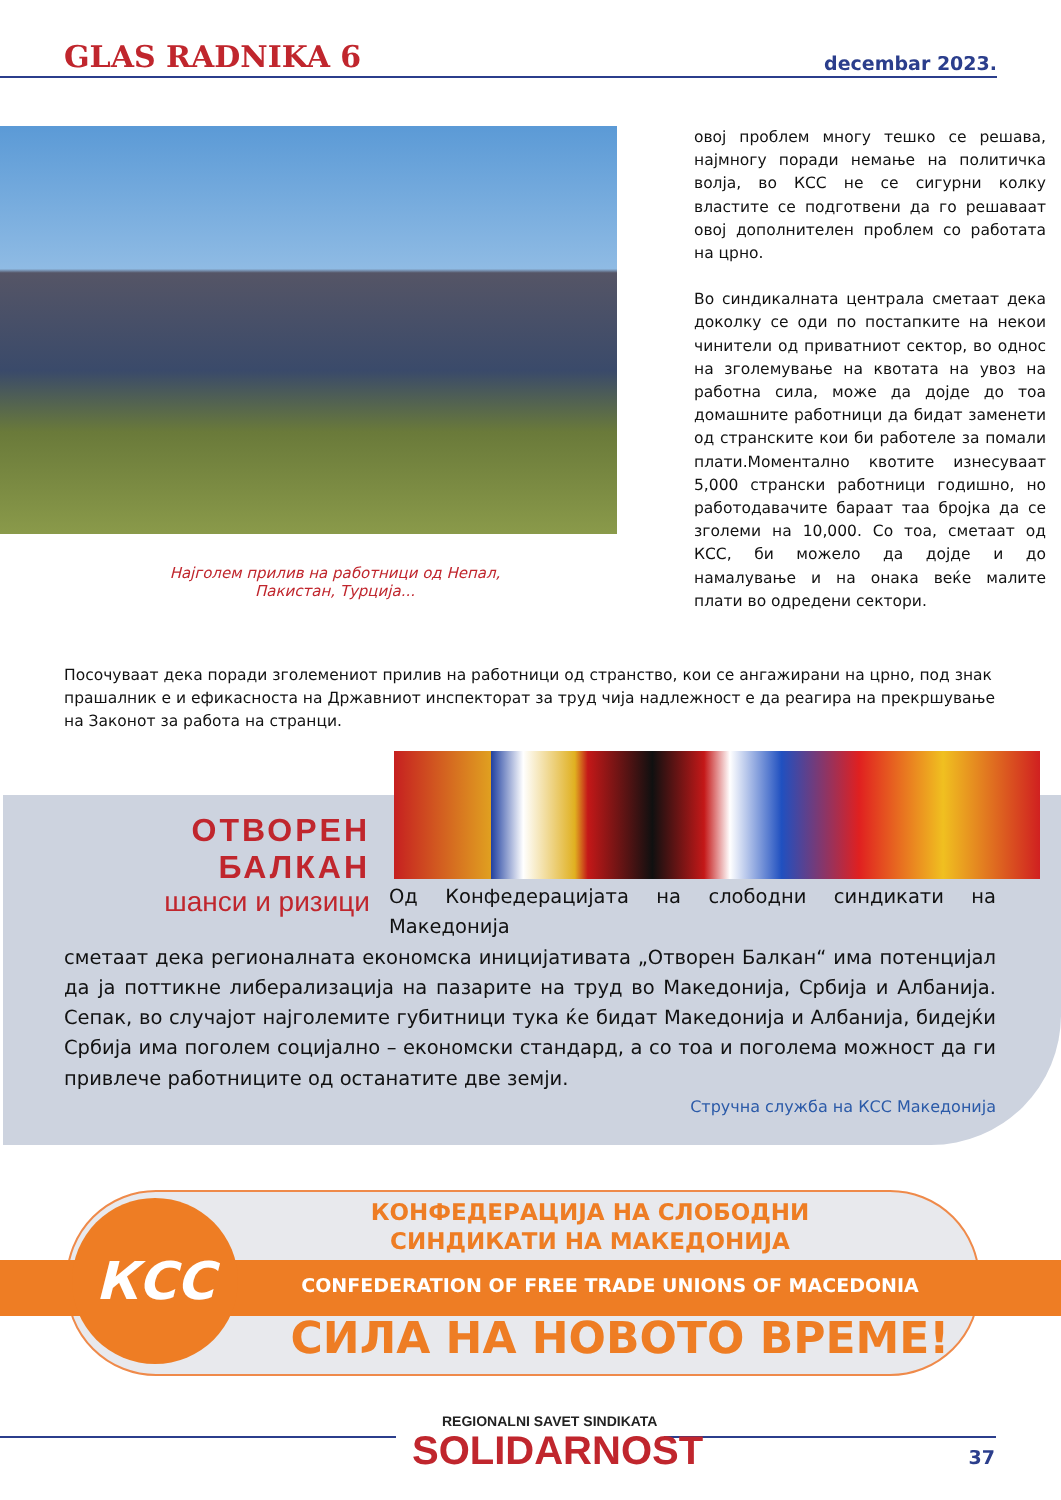GLAS RADNIKA 6 decembar 2023.
Најголем прилив на работници од Непал,
Пакистан, Турција...
овој проблем многу тешко се решава, најмногу поради немање на политичка волја, во КСС не се сигурни колку властите се подготвени да го решаваат овој дополнителен проблем со работата на црно.
Во синдикалната централа сметаат дека доколку се оди по постапките на некои чинители од приватниот сектор, во однос на зголемување на квотата на увоз на работна сила, може да дојде до тоа домашните работници да бидат заменети од странските кои би работеле за помали плати.Моментално квотите изнесуваат 5,000 странски работници годишно, но работодавачите бараат таа бројка да се зголеми на 10,000. Со тоа, сметаат од КСС, би можело да дојде и до намалување и на онака веќе малите плати во одредени сектори.
Посочуваат дека поради зголемениот прилив на работници од странство, кои се ангажирани на црно, под знак прашалник е и ефикасноста на Државниот инспекторат за труд чија надлежност е да реагира на прекршување на Законот за работа на странци.
ОТВОРЕН БАЛКАН
шанси и ризици
Од Конфедерацијата на слободни синдикати на Македонија
сметаат дека регионалната економска иницијативата „Отворен Балкан“ има потенцијал да ја поттикне либерализација на пазарите на труд во Македонија, Србија и Албанија. Сепак, во случајот најголемите губитници тука ќе бидат Македонија и Албанија, бидејќи Србија има поголем социјално – економски стандард, а со тоа и поголема можност да ги привлече работниците од останатите две земји.
Стручна служба на КСС Македонија
КСС
КОНФЕДЕРАЦИЈА НА СЛОБОДНИ
СИНДИКАТИ НА МАКЕДОНИЈА
CONFEDERATION OF FREE TRADE UNIONS OF MACEDONIA
СИЛА НА НОВОТО ВРЕМЕ!
REGIONALNI SAVET SINDIKATA
SOLIDARNOST
37